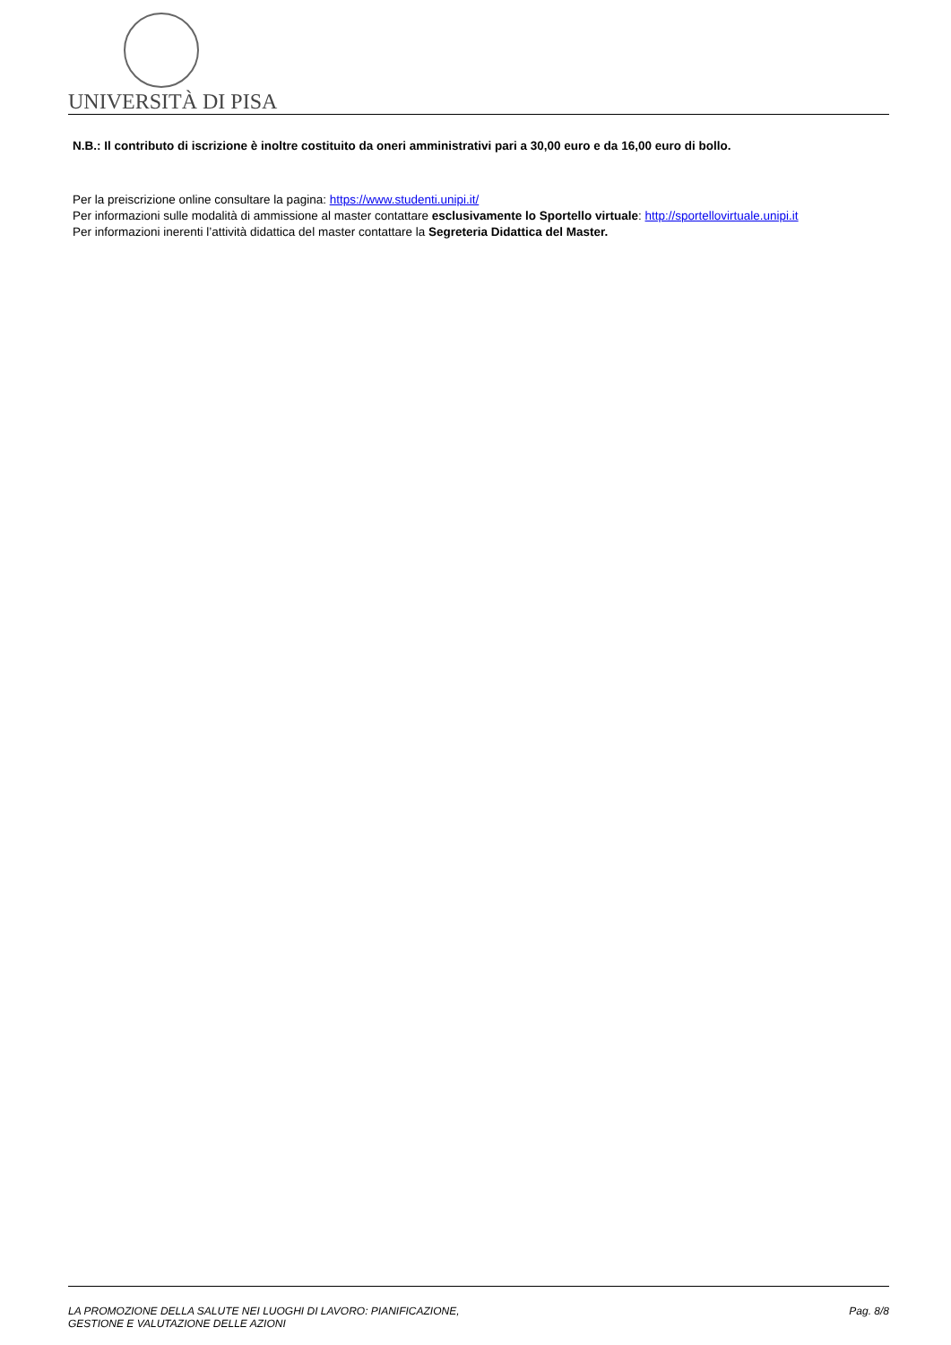UNIVERSITÀ DI PISA
N.B.: Il contributo di iscrizione è inoltre costituito da oneri amministrativi pari a 30,00 euro e da 16,00 euro di bollo.
Per la preiscrizione online consultare la pagina: https://www.studenti.unipi.it/
Per informazioni sulle modalità di ammissione al master contattare esclusivamente lo Sportello virtuale: http://sportellovirtuale.unipi.it
Per informazioni inerenti l’attività didattica del master contattare la Segreteria Didattica del Master.
LA PROMOZIONE DELLA SALUTE NEI LUOGHI DI LAVORO: PIANIFICAZIONE,
GESTIONE E VALUTAZIONE DELLE AZIONI
Pag. 8/8